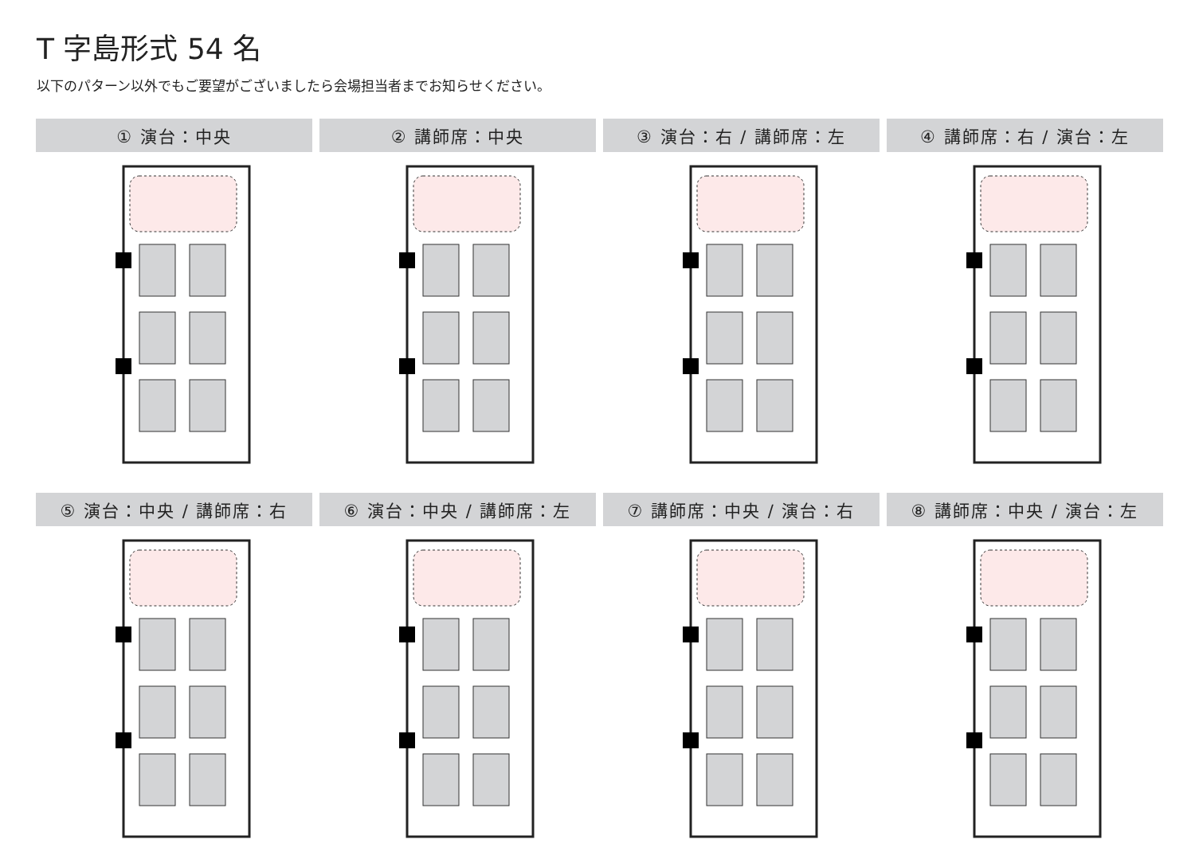T 字島形式 54 名
以下のパターン以外でもご要望がございましたら会場担当者までお知らせください。
① 演台：中央
② 講師席：中央
③ 演台：右 / 講師席：左
④ 講師席：右 / 演台：左
⑤ 演台：中央 / 講師席：右
⑥ 演台：中央 / 講師席：左
⑦ 講師席：中央 / 演台：右
⑧ 講師席：中央 / 演台：左